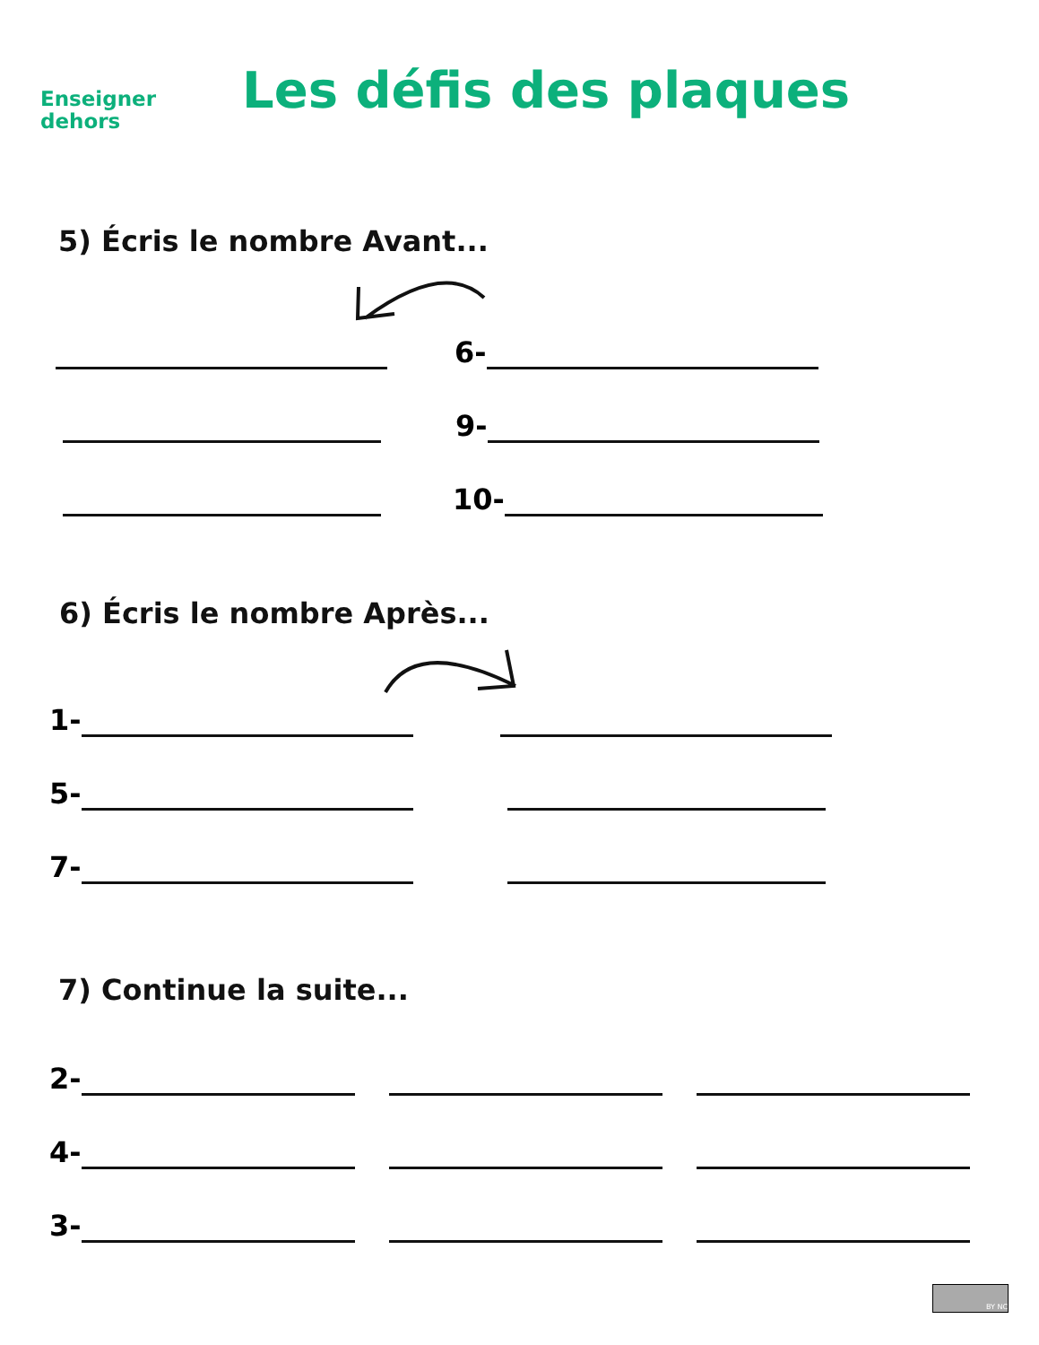Enseigner
dehors
Les défis des plaques
5) Écris le nombre Avant...
6-
9-
10-
6) Écris le nombre Après...
1-
5-
7-
7) Continue la suite...
2-
4-
3-
BY NC